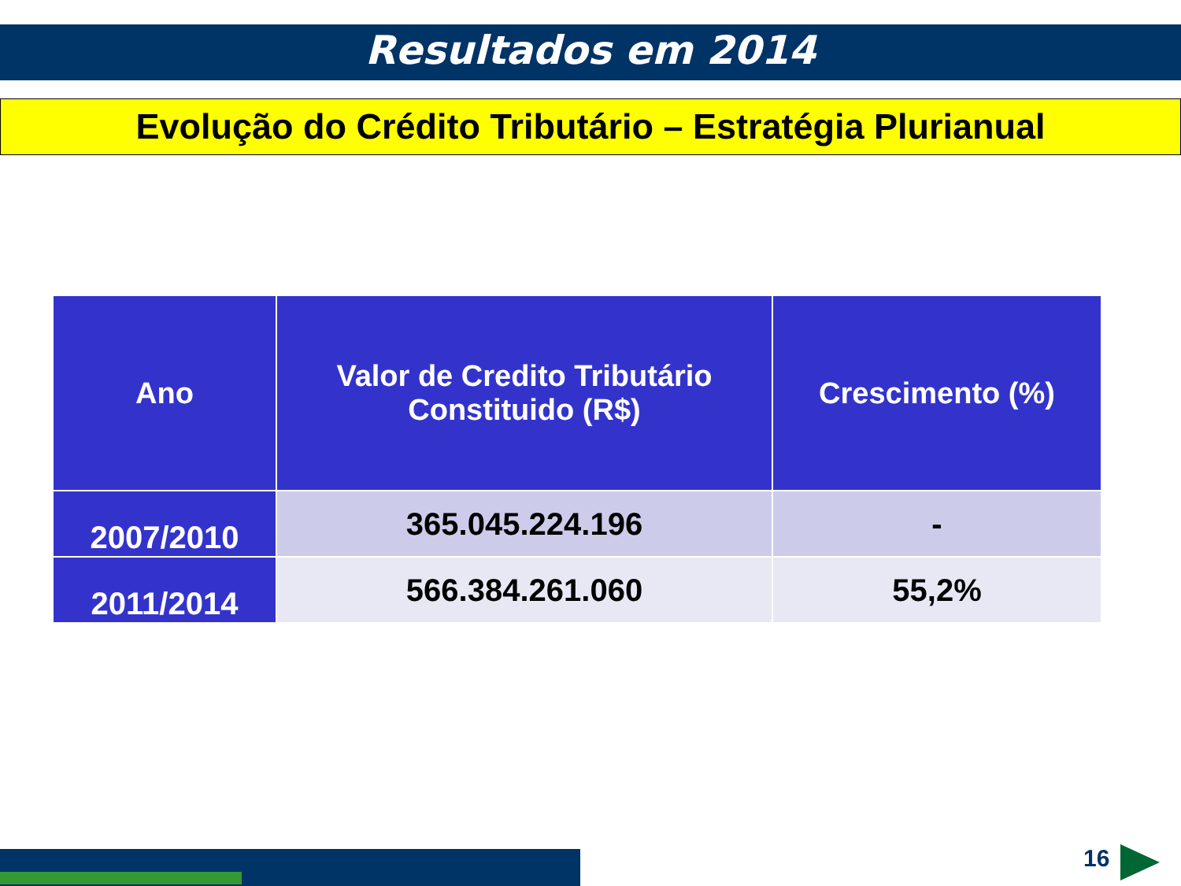Resultados em 2014
Evolução do Crédito Tributário – Estratégia Plurianual
| Ano | Valor de Credito Tributário Constituido (R$) | Crescimento (%) |
| --- | --- | --- |
| 2007/2010 | 365.045.224.196 | - |
| 2011/2014 | 566.384.261.060 | 55,2% |
16